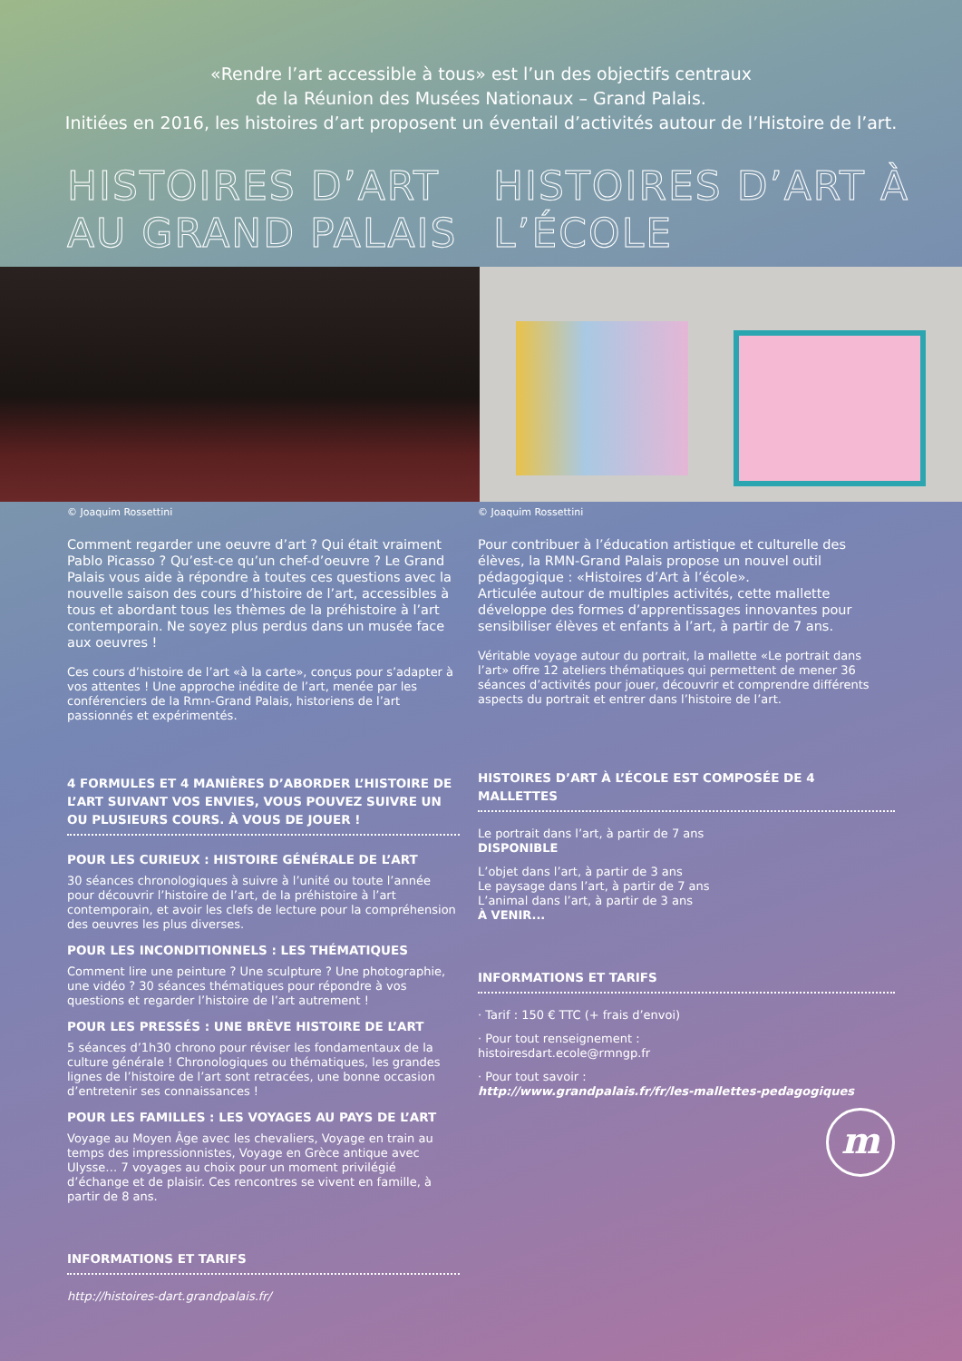«Rendre l’art accessible à tous» est l’un des objectifs centraux
de la Réunion des Musées Nationaux – Grand Palais.
Initiées en 2016, les histoires d’art proposent un éventail d’activités autour de l’Histoire de l’art.
HISTOIRES D’ART AU GRAND PALAIS
HISTOIRES D’ART À L’ÉCOLE
© Joaquim Rossettini
Comment regarder une oeuvre d’art ? Qui était vraiment Pablo Picasso ? Qu’est-ce qu’un chef-d’oeuvre ? Le Grand Palais vous aide à répondre à toutes ces questions avec la nouvelle saison des cours d’histoire de l’art, accessibles à tous et abordant tous les thèmes de la préhistoire à l’art contemporain. Ne soyez plus perdus dans un musée face aux oeuvres !
Ces cours d’histoire de l’art «à la carte», conçus pour s’adapter à vos attentes ! Une approche inédite de l’art, menée par les conférenciers de la Rmn-Grand Palais, historiens de l’art passionnés et expérimentés.
4 FORMULES ET 4 MANIÈRES D’ABORDER L’HISTOIRE DE L’ART SUIVANT VOS ENVIES, VOUS POUVEZ SUIVRE UN OU PLUSIEURS COURS. À VOUS DE JOUER !
POUR LES CURIEUX : HISTOIRE GÉNÉRALE DE L’ART
30 séances chronologiques à suivre à l’unité ou toute l’année pour découvrir l’histoire de l’art, de la préhistoire à l’art contemporain, et avoir les clefs de lecture pour la compréhension des oeuvres les plus diverses.
POUR LES INCONDITIONNELS : LES THÉMATIQUES
Comment lire une peinture ? Une sculpture ? Une photographie, une vidéo ? 30 séances thématiques pour répondre à vos questions et regarder l’histoire de l’art autrement !
POUR LES PRESSÉS : UNE BRÈVE HISTOIRE DE L’ART
5 séances d’1h30 chrono pour réviser les fondamentaux de la culture générale ! Chronologiques ou thématiques, les grandes lignes de l’histoire de l’art sont retracées, une bonne occasion d’entretenir ses connaissances !
POUR LES FAMILLES : LES VOYAGES AU PAYS DE L’ART
Voyage au Moyen Âge avec les chevaliers, Voyage en train au temps des impressionnistes, Voyage en Grèce antique avec Ulysse… 7 voyages au choix pour un moment privilégié d’échange et de plaisir. Ces rencontres se vivent en famille, à partir de 8 ans.
INFORMATIONS ET TARIFS
http://histoires-dart.grandpalais.fr/
© Joaquim Rossettini
Pour contribuer à l’éducation artistique et culturelle des élèves, la RMN-Grand Palais propose un nouvel outil pédagogique : «Histoires d’Art à l’école».
Articulée autour de multiples activités, cette mallette développe des formes d’apprentissages innovantes pour sensibiliser élèves et enfants à l’art, à partir de 7 ans.
Véritable voyage autour du portrait, la mallette «Le portrait dans l’art» offre 12 ateliers thématiques qui permettent de mener 36 séances d’activités pour jouer, découvrir et comprendre différents aspects du portrait et entrer dans l’histoire de l’art.
HISTOIRES D’ART À L’ÉCOLE EST COMPOSÉE DE 4 MALLETTES
Le portrait dans l’art, à partir de 7 ans
DISPONIBLE
L’objet dans l’art, à partir de 3 ans
Le paysage dans l’art, à partir de 7 ans
L’animal dans l’art, à partir de 3 ans
À VENIR...
INFORMATIONS ET TARIFS
· Tarif : 150 € TTC (+ frais d’envoi)
· Pour tout renseignement :
histoiresdart.ecole@rmngp.fr
· Pour tout savoir :
http://www.grandpalais.fr/fr/les-mallettes-pedagogiques
m